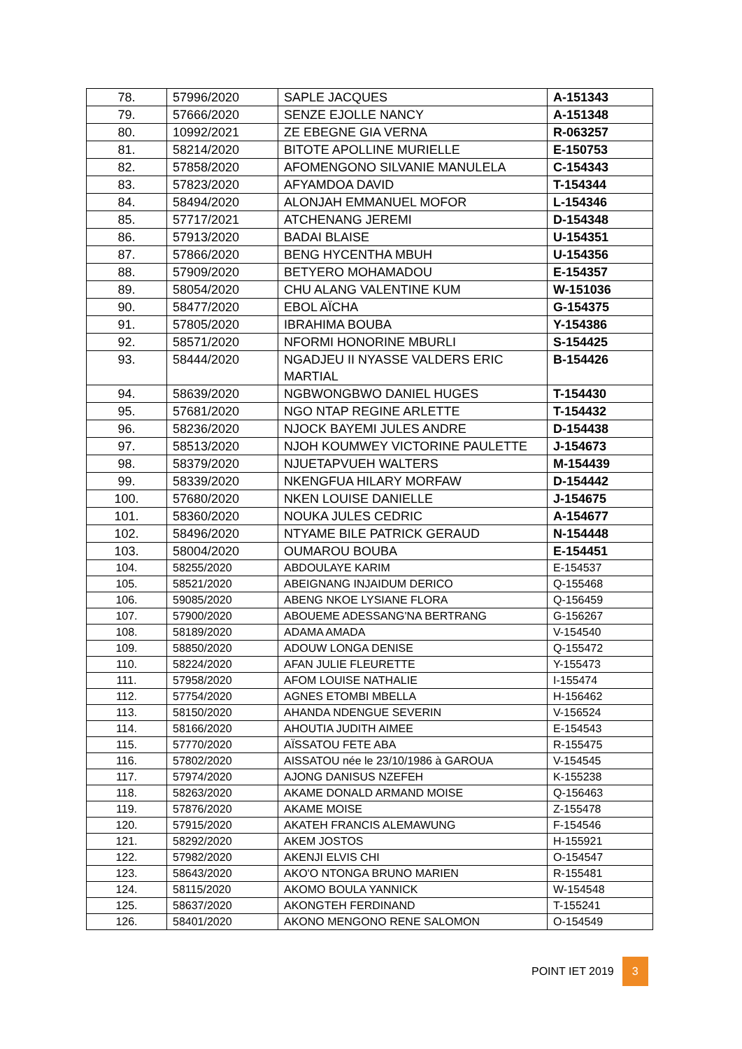| 78. | 57996/2020 | SAPLE JACQUES | A-151343 |
| 79. | 57666/2020 | SENZE EJOLLE NANCY | A-151348 |
| 80. | 10992/2021 | ZE EBEGNE GIA VERNA | R-063257 |
| 81. | 58214/2020 | BITOTE APOLLINE MURIELLE | E-150753 |
| 82. | 57858/2020 | AFOMENGONO SILVANIE MANULELA | C-154343 |
| 83. | 57823/2020 | AFYAMDOA DAVID | T-154344 |
| 84. | 58494/2020 | ALONJAH EMMANUEL MOFOR | L-154346 |
| 85. | 57717/2021 | ATCHENANG JEREMI | D-154348 |
| 86. | 57913/2020 | BADAI BLAISE | U-154351 |
| 87. | 57866/2020 | BENG HYCENTHA MBUH | U-154356 |
| 88. | 57909/2020 | BETYERO MOHAMADOU | E-154357 |
| 89. | 58054/2020 | CHU ALANG VALENTINE KUM | W-151036 |
| 90. | 58477/2020 | EBOL AÏCHA | G-154375 |
| 91. | 57805/2020 | IBRAHIMA BOUBA | Y-154386 |
| 92. | 58571/2020 | NFORMI HONORINE MBURLI | S-154425 |
| 93. | 58444/2020 | NGADJEU II NYASSE VALDERS ERIC MARTIAL | B-154426 |
| 94. | 58639/2020 | NGBWONGBWO DANIEL HUGES | T-154430 |
| 95. | 57681/2020 | NGO NTAP REGINE ARLETTE | T-154432 |
| 96. | 58236/2020 | NJOCK BAYEMI JULES ANDRE | D-154438 |
| 97. | 58513/2020 | NJOH KOUMWEY VICTORINE PAULETTE | J-154673 |
| 98. | 58379/2020 | NJUETAPVUEH WALTERS | M-154439 |
| 99. | 58339/2020 | NKENGFUA HILARY MORFAW | D-154442 |
| 100. | 57680/2020 | NKEN LOUISE DANIELLE | J-154675 |
| 101. | 58360/2020 | NOUKA JULES CEDRIC | A-154677 |
| 102. | 58496/2020 | NTYAME BILE PATRICK GERAUD | N-154448 |
| 103. | 58004/2020 | OUMAROU BOUBA | E-154451 |
| 104. | 58255/2020 | ABDOULAYE KARIM | E-154537 |
| 105. | 58521/2020 | ABEIGNANG INJAIDUM DERICO | Q-155468 |
| 106. | 59085/2020 | ABENG NKOE LYSIANE FLORA | Q-156459 |
| 107. | 57900/2020 | ABOUEME ADESSANG'NA BERTRANG | G-156267 |
| 108. | 58189/2020 | ADAMA AMADA | V-154540 |
| 109. | 58850/2020 | ADOUW LONGA DENISE | Q-155472 |
| 110. | 58224/2020 | AFAN JULIE FLEURETTE | Y-155473 |
| 111. | 57958/2020 | AFOM LOUISE NATHALIE | I-155474 |
| 112. | 57754/2020 | AGNES ETOMBI MBELLA | H-156462 |
| 113. | 58150/2020 | AHANDA NDENGUE SEVERIN | V-156524 |
| 114. | 58166/2020 | AHOUTIA JUDITH AIMEE | E-154543 |
| 115. | 57770/2020 | AÏSSATOU FETE ABA | R-155475 |
| 116. | 57802/2020 | AISSATOU née le 23/10/1986 à GAROUA | V-154545 |
| 117. | 57974/2020 | AJONG DANISUS NZEFEH | K-155238 |
| 118. | 58263/2020 | AKAME DONALD ARMAND MOISE | Q-156463 |
| 119. | 57876/2020 | AKAME MOISE | Z-155478 |
| 120. | 57915/2020 | AKATEH FRANCIS ALEMAWUNG | F-154546 |
| 121. | 58292/2020 | AKEM JOSTOS | H-155921 |
| 122. | 57982/2020 | AKENJI ELVIS CHI | O-154547 |
| 123. | 58643/2020 | AKO'O NTONGA BRUNO MARIEN | R-155481 |
| 124. | 58115/2020 | AKOMO BOULA YANNICK | W-154548 |
| 125. | 58637/2020 | AKONGTEH FERDINAND | T-155241 |
| 126. | 58401/2020 | AKONO MENGONO RENE SALOMON | O-154549 |
POINT IET 2019 3